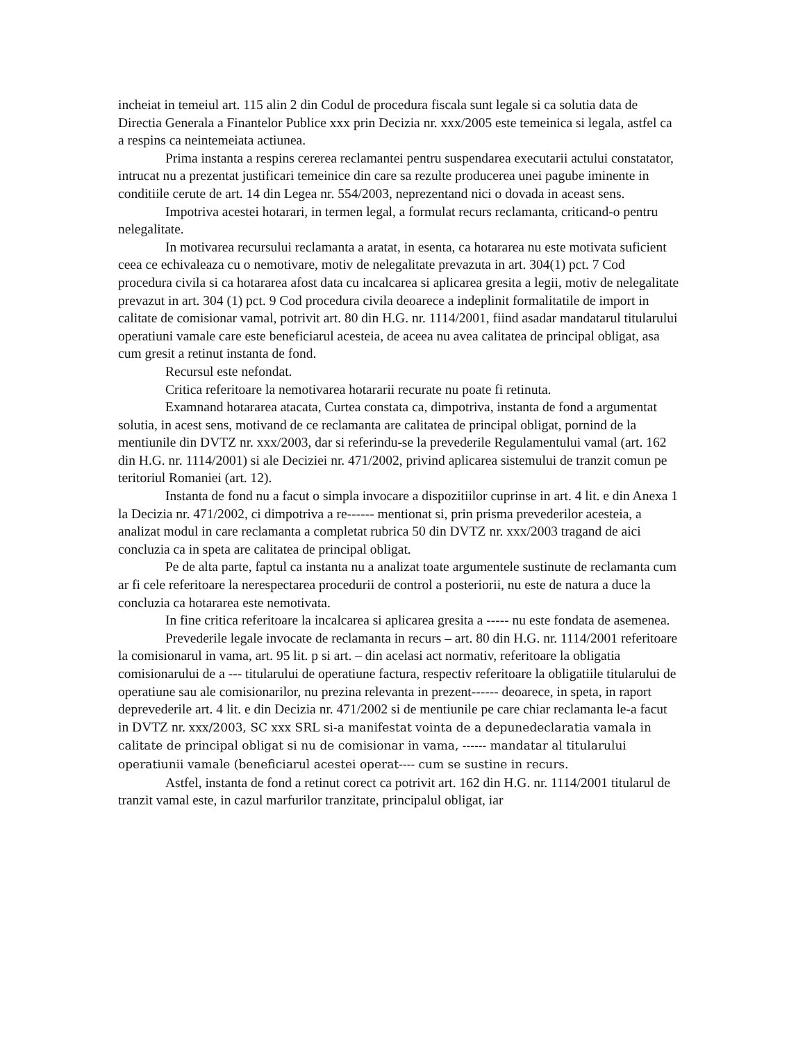incheiat in temeiul art. 115 alin 2 din Codul de procedura fiscala sunt legale si ca solutia data de Directia Generala a Finantelor Publice xxx prin Decizia nr. xxx/2005 este temeinica si legala, astfel ca a respins ca neintemeiata actiunea.
Prima instanta a respins cererea reclamantei pentru suspendarea executarii actului constatator, intrucat nu a prezentat justificari temeinice din care sa rezulte producerea unei pagube iminente in conditiile cerute de art. 14 din Legea nr. 554/2003, neprezentand nici o dovada in aceast sens.
Impotriva acestei hotarari, in termen legal, a formulat recurs reclamanta, criticand-o pentru nelegalitate.
In motivarea recursului reclamanta a aratat, in esenta, ca hotararea nu este motivata suficient ceea ce echivaleaza cu o nemotivare, motiv de nelegalitate prevazuta in art. 304(1) pct. 7 Cod procedura civila si ca hotararea afost data cu incalcarea si aplicarea gresita a legii, motiv de nelegalitate prevazut in art. 304 (1) pct. 9 Cod procedura civila deoarece a indeplinit formalitatile de import in calitate de comisionar vamal, potrivit art. 80 din H.G. nr. 1114/2001, fiind asadar mandatarul titularului operatiuni vamale care este beneficiarul acesteia, de aceea nu avea calitatea de principal obligat, asa cum gresit a retinut instanta de fond.
Recursul este nefondat.
Critica referitoare la nemotivarea hotararii recurate nu poate fi retinuta.
Examnand hotararea atacata, Curtea constata ca, dimpotriva, instanta de fond a argumentat solutia, in acest sens, motivand de ce reclamanta are calitatea de principal obligat, pornind de la mentiunile din DVTZ nr. xxx/2003, dar si referindu-se la prevederile Regulamentului vamal (art. 162 din H.G. nr. 1114/2001) si ale Deciziei nr. 471/2002, privind aplicarea sistemului de tranzit comun pe teritoriul Romaniei (art. 12).
Instanta de fond nu a facut o simpla invocare a dispozitiilor cuprinse in art. 4 lit. e din Anexa 1 la Decizia nr. 471/2002, ci dimpotriva a re------ mentionat si, prin prisma prevederilor acesteia, a analizat modul in care reclamanta a completat rubrica 50 din DVTZ nr. xxx/2003 tragand de aici concluzia ca in speta are calitatea de principal obligat.
Pe de alta parte, faptul ca instanta nu a analizat toate argumentele sustinute de reclamanta cum ar fi cele referitoare la nerespectarea procedurii de control a posteriorii, nu este de natura a duce la concluzia ca hotararea este nemotivata.
In fine critica referitoare la incalcarea si aplicarea gresita a ----- nu este fondata de asemenea.
Prevederile legale invocate de reclamanta in recurs – art. 80 din H.G. nr. 1114/2001 referitoare la comisionarul in vama, art. 95 lit. p si art. – din acelasi act normativ, referitoare la obligatia comisionarului de a --- titularului de operatiune factura, respectiv referitoare la obligatiile titularului de operatiune sau ale comisionarilor, nu prezina relevanta in prezent------ deoarece, in speta, in raport deprevederile art. 4 lit. e din Decizia nr. 471/2002 si de mentiunile pe care chiar reclamanta le-a facut in DVTZ nr. xxx/2003, SC xxx SRL si-a manifestat vointa de a depunedeclaratia vamala in calitate de principal obligat si nu de comisionar in vama, ------ mandatar al titularului operatiunii vamale (beneficiarul acestei operat---- cum se sustine in recurs.
Astfel, instanta de fond a retinut corect ca potrivit art. 162 din H.G. nr. 1114/2001 titularul de tranzit vamal este, in cazul marfurilor tranzitate, principalul obligat, iar